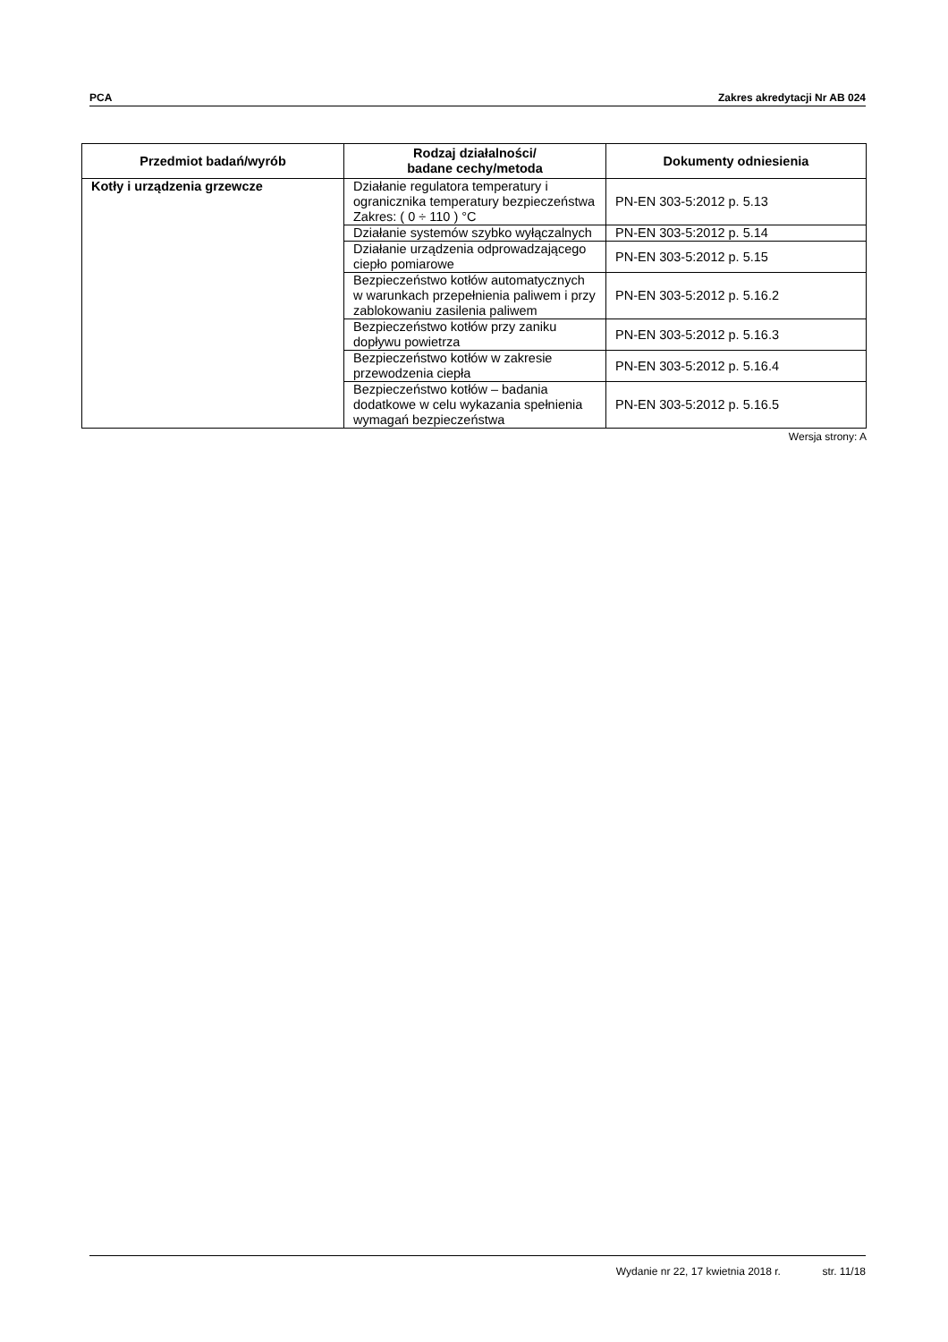PCA Zakres akredytacji Nr AB 024
| Przedmiot badań/wyrób | Rodzaj działalności/ badane cechy/metoda | Dokumenty odniesienia |
| --- | --- | --- |
| Kotły i urządzenia grzewcze | Działanie regulatora temperatury i ogranicznika temperatury bezpieczeństwa Zakres: ( 0 ÷ 110 ) °C | PN-EN 303-5:2012 p. 5.13 |
| | Działanie systemów szybko wyłączalnych | PN-EN 303-5:2012 p. 5.14 |
| | Działanie urządzenia odprowadzającego ciepło pomiarowe | PN-EN 303-5:2012 p. 5.15 |
| | Bezpieczeństwo kotłów automatycznych w warunkach przepełnienia paliwem i przy zablokowaniu zasilenia paliwem | PN-EN 303-5:2012 p. 5.16.2 |
| | Bezpieczeństwo kotłów przy zaniku dopływu powietrza | PN-EN 303-5:2012 p. 5.16.3 |
| | Bezpieczeństwo kotłów w zakresie przewodzenia ciepła | PN-EN 303-5:2012 p. 5.16.4 |
| | Bezpieczeństwo kotłów – badania dodatkowe w celu wykazania spełnienia wymagań bezpieczeństwa | PN-EN 303-5:2012 p. 5.16.5 |
Wersja strony: A
Wydanie nr 22, 17 kwietnia 2018 r. str. 11/18